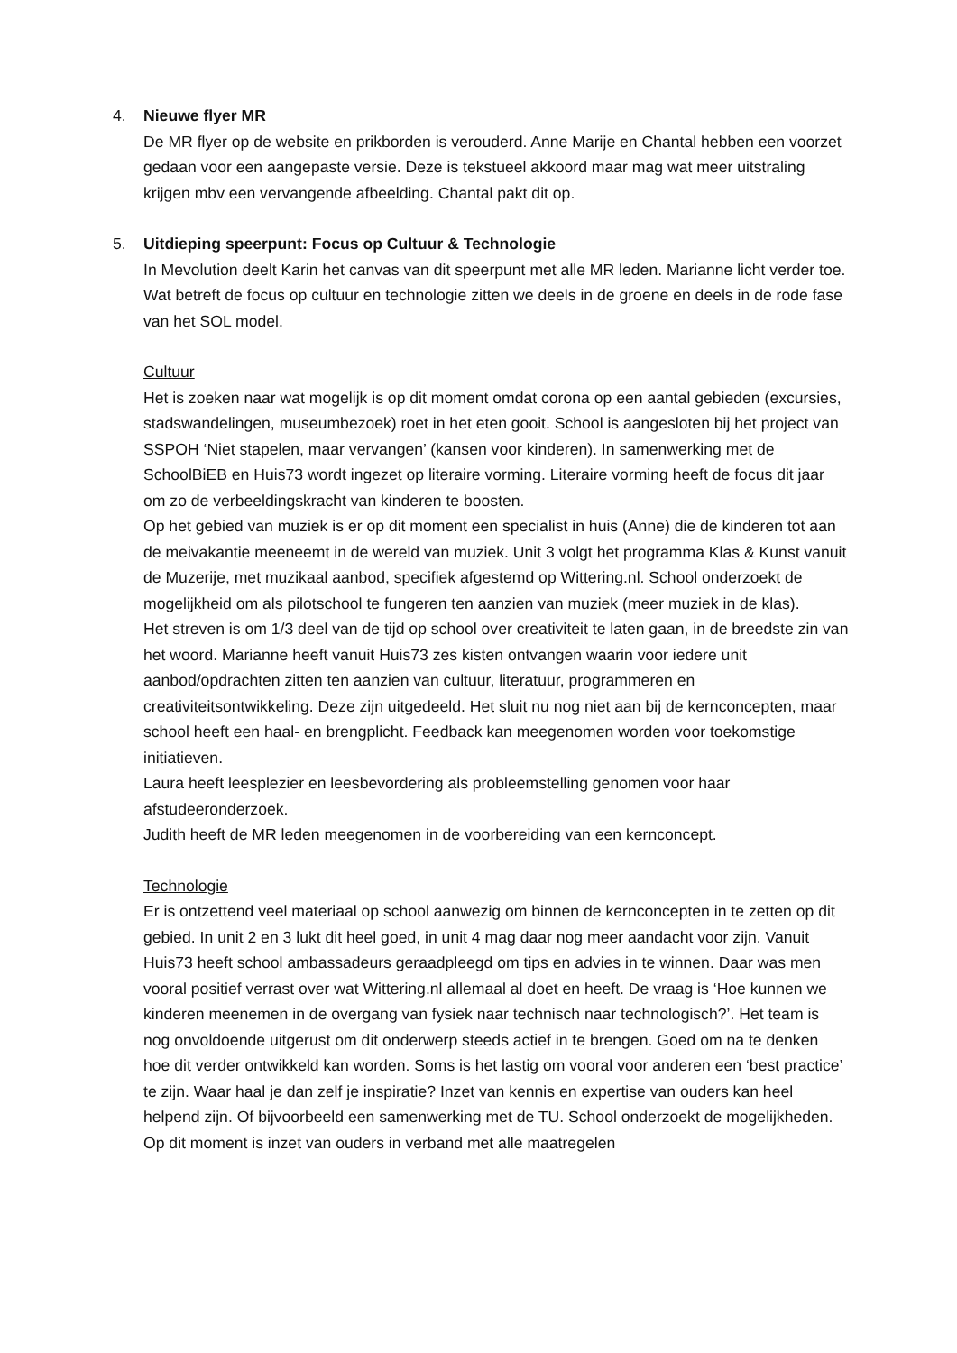4. Nieuwe flyer MR
De MR flyer op de website en prikborden is verouderd. Anne Marije en Chantal hebben een voorzet gedaan voor een aangepaste versie. Deze is tekstueel akkoord maar mag wat meer uitstraling krijgen mbv een vervangende afbeelding. Chantal pakt dit op.
5. Uitdieping speerpunt: Focus op Cultuur & Technologie
In Mevolution deelt Karin het canvas van dit speerpunt met alle MR leden. Marianne licht verder toe. Wat betreft de focus op cultuur en technologie zitten we deels in de groene en deels in de rode fase van het SOL model.
Cultuur
Het is zoeken naar wat mogelijk is op dit moment omdat corona op een aantal gebieden (excursies, stadswandelingen, museumbezoek) roet in het eten gooit. School is aangesloten bij het project van SSPOH ‘Niet stapelen, maar vervangen’ (kansen voor kinderen). In samenwerking met de SchoolBiEB en Huis73 wordt ingezet op literaire vorming. Literaire vorming heeft de focus dit jaar om zo de verbeeldingskracht van kinderen te boosten.
Op het gebied van muziek is er op dit moment een specialist in huis (Anne) die de kinderen tot aan de meivakantie meeneemt in de wereld van muziek. Unit 3 volgt het programma Klas & Kunst vanuit de Muzerije, met muzikaal aanbod, specifiek afgestemd op Wittering.nl. School onderzoekt de mogelijkheid om als pilotschool te fungeren ten aanzien van muziek (meer muziek in de klas).
Het streven is om 1/3 deel van de tijd op school over creativiteit te laten gaan, in de breedste zin van het woord. Marianne heeft vanuit Huis73 zes kisten ontvangen waarin voor iedere unit aanbod/opdrachten zitten ten aanzien van cultuur, literatuur, programmeren en creativiteitsontwikkeling. Deze zijn uitgedeeld. Het sluit nu nog niet aan bij de kernconcepten, maar school heeft een haal- en brengplicht. Feedback kan meegenomen worden voor toekomstige initiatieven.
Laura heeft leesplezier en leesbevordering als probleemstelling genomen voor haar afstudeeronderzoek.
Judith heeft de MR leden meegenomen in de voorbereiding van een kernconcept.
Technologie
Er is ontzettend veel materiaal op school aanwezig om binnen de kernconcepten in te zetten op dit gebied. In unit 2 en 3 lukt dit heel goed, in unit 4 mag daar nog meer aandacht voor zijn. Vanuit Huis73 heeft school ambassadeurs geraadpleegd om tips en advies in te winnen. Daar was men vooral positief verrast over wat Wittering.nl allemaal al doet en heeft. De vraag is ‘Hoe kunnen we kinderen meenemen in de overgang van fysiek naar technisch naar technologisch?’. Het team is nog onvoldoende uitgerust om dit onderwerp steeds actief in te brengen. Goed om na te denken hoe dit verder ontwikkeld kan worden. Soms is het lastig om vooral voor anderen een ‘best practice’ te zijn. Waar haal je dan zelf je inspiratie? Inzet van kennis en expertise van ouders kan heel helpend zijn. Of bijvoorbeeld een samenwerking met de TU. School onderzoekt de mogelijkheden. Op dit moment is inzet van ouders in verband met alle maatregelen